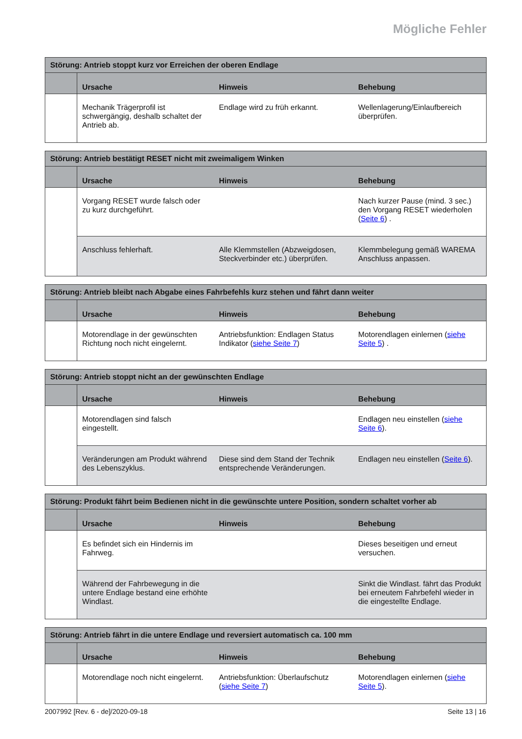Mögliche Fehler
| Störung: Antrieb stoppt kurz vor Erreichen der oberen Endlage | | | |
| | Ursache | Hinweis | Behebung |
| | Mechanik Trägerprofil ist schwergängig, deshalb schaltet der Antrieb ab. | Endlage wird zu früh erkannt. | Wellenlagerung/Einlaufbereich überprüfen. |
| Störung: Antrieb bestätigt RESET nicht mit zweimaligem Winken | | | |
| | Ursache | Hinweis | Behebung |
| | Vorgang RESET wurde falsch oder zu kurz durchgeführt. | | Nach kurzer Pause (mind. 3 sec.) den Vorgang RESET wiederholen ( Seite 6 ) . |
| | Anschluss fehlerhaft. | Alle Klemmstellen (Abzweigdosen, Steckverbinder etc.) überprüfen. | Klemmbelegung gemäß WAREMA Anschluss anpassen. |
| Störung: Antrieb bleibt nach Abgabe eines Fahrbefehls kurz stehen und fährt dann weiter | | | |
| | Ursache | Hinweis | Behebung |
| | Motorendlage in der gewünschten Richtung noch nicht eingelernt. | Antriebsfunktion: Endlagen Status Indikator ( siehe Seite 7 ) | Motorendlagen einlernen ( siehe Seite 5 ) . |
| Störung: Antrieb stoppt nicht an der gewünschten Endlage | | | |
| | Ursache | Hinweis | Behebung |
| | Motorendlagen sind falsch eingestellt. | | Endlagen neu einstellen ( siehe Seite 6 ). |
| | Veränderungen am Produkt während des Lebenszyklus. | Diese sind dem Stand der Technik entsprechende Veränderungen. | Endlagen neu einstellen ( Seite 6 ). |
| Störung: Produkt fährt beim Bedienen nicht in die gewünschte untere Position, sondern schaltet vorher ab | | | |
| | Ursache | Hinweis | Behebung |
| | Es befindet sich ein Hindernis im Fahrweg. | | Dieses beseitigen und erneut versuchen. |
| | Während der Fahrbewegung in die untere Endlage bestand eine erhöhte Windlast. | | Sinkt die Windlast. fährt das Produkt bei erneutem Fahrbefehl wieder in die eingestellte Endlage. |
| Störung: Antrieb fährt in die untere Endlage und reversiert automatisch ca. 100 mm | | | |
| | Ursache | Hinweis | Behebung |
| | Motorendlage noch nicht eingelernt. | Antriebsfunktion: Überlaufschutz ( siehe Seite 7 ) | Motorendlagen einlernen ( siehe Seite 5 ). |
2007992 [Rev. 6 - de]/2020-09-18
Seite 13 | 16